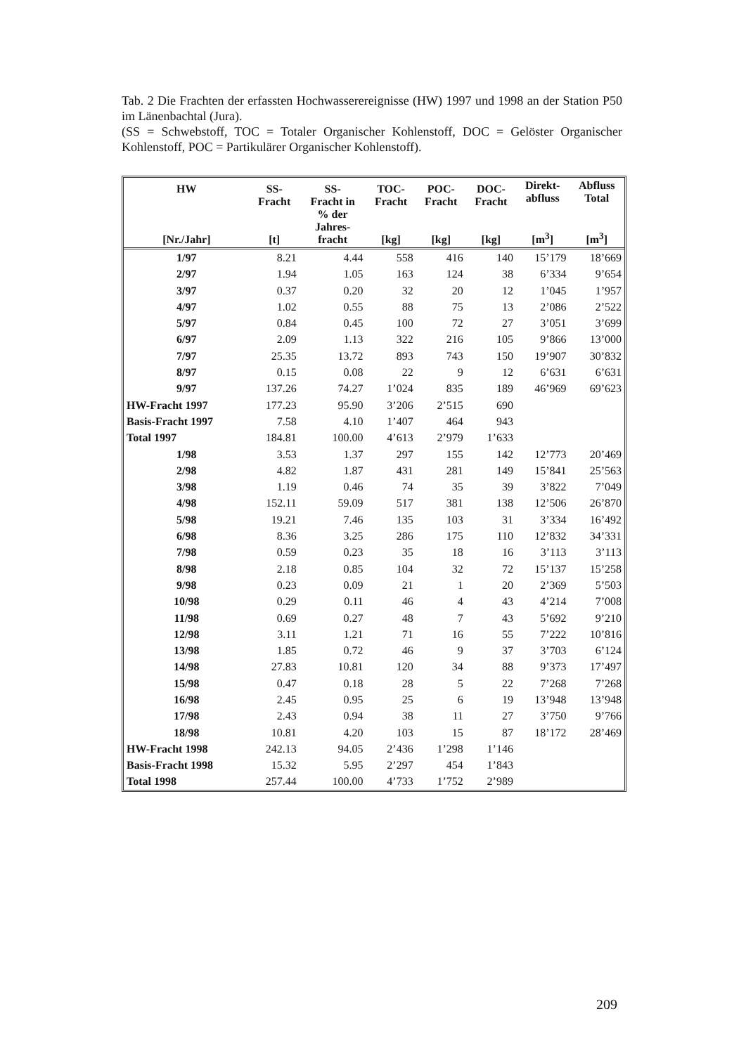Tab. 2 Die Frachten der erfassten Hochwasserereignisse (HW) 1997 und 1998 an der Station P50 im Länenbachtal (Jura).
(SS = Schwebstoff, TOC = Totaler Organischer Kohlenstoff, DOC = Gelöster Organischer Kohlenstoff, POC = Partikulärer Organischer Kohlenstoff).
| HW [Nr./Jahr] | SS- Fracht [t] | SS- Fracht in % der Jahres- fracht | TOC- Fracht [kg] | POC- Fracht [kg] | DOC- Fracht [kg] | Direkt- abfluss [m<sup>3</sup>] | Abfluss Total [m<sup>3</sup>] |
| --- | --- | --- | --- | --- | --- | --- | --- |
| 1/97 | 8.21 | 4.44 | 558 | 416 | 140 | 15’179 | 18’669 |
| 2/97 | 1.94 | 1.05 | 163 | 124 | 38 | 6’334 | 9’654 |
| 3/97 | 0.37 | 0.20 | 32 | 20 | 12 | 1’045 | 1’957 |
| 4/97 | 1.02 | 0.55 | 88 | 75 | 13 | 2’086 | 2’522 |
| 5/97 | 0.84 | 0.45 | 100 | 72 | 27 | 3’051 | 3’699 |
| 6/97 | 2.09 | 1.13 | 322 | 216 | 105 | 9’866 | 13’000 |
| 7/97 | 25.35 | 13.72 | 893 | 743 | 150 | 19’907 | 30’832 |
| 8/97 | 0.15 | 0.08 | 22 | 9 | 12 | 6’631 | 6’631 |
| 9/97 | 137.26 | 74.27 | 1’024 | 835 | 189 | 46’969 | 69’623 |
| HW-Fracht 1997 | 177.23 | 95.90 | 3’206 | 2’515 | 690 | | |
| Basis-Fracht 1997 | 7.58 | 4.10 | 1’407 | 464 | 943 | | |
| Total 1997 | 184.81 | 100.00 | 4’613 | 2’979 | 1’633 | | |
| 1/98 | 3.53 | 1.37 | 297 | 155 | 142 | 12’773 | 20’469 |
| 2/98 | 4.82 | 1.87 | 431 | 281 | 149 | 15’841 | 25’563 |
| 3/98 | 1.19 | 0.46 | 74 | 35 | 39 | 3’822 | 7’049 |
| 4/98 | 152.11 | 59.09 | 517 | 381 | 138 | 12’506 | 26’870 |
| 5/98 | 19.21 | 7.46 | 135 | 103 | 31 | 3’334 | 16’492 |
| 6/98 | 8.36 | 3.25 | 286 | 175 | 110 | 12’832 | 34’331 |
| 7/98 | 0.59 | 0.23 | 35 | 18 | 16 | 3’113 | 3’113 |
| 8/98 | 2.18 | 0.85 | 104 | 32 | 72 | 15’137 | 15’258 |
| 9/98 | 0.23 | 0.09 | 21 | 1 | 20 | 2’369 | 5’503 |
| 10/98 | 0.29 | 0.11 | 46 | 4 | 43 | 4’214 | 7’008 |
| 11/98 | 0.69 | 0.27 | 48 | 7 | 43 | 5’692 | 9’210 |
| 12/98 | 3.11 | 1.21 | 71 | 16 | 55 | 7’222 | 10’816 |
| 13/98 | 1.85 | 0.72 | 46 | 9 | 37 | 3’703 | 6’124 |
| 14/98 | 27.83 | 10.81 | 120 | 34 | 88 | 9’373 | 17’497 |
| 15/98 | 0.47 | 0.18 | 28 | 5 | 22 | 7’268 | 7’268 |
| 16/98 | 2.45 | 0.95 | 25 | 6 | 19 | 13’948 | 13’948 |
| 17/98 | 2.43 | 0.94 | 38 | 11 | 27 | 3’750 | 9’766 |
| 18/98 | 10.81 | 4.20 | 103 | 15 | 87 | 18’172 | 28’469 |
| HW-Fracht 1998 | 242.13 | 94.05 | 2’436 | 1’298 | 1’146 | | |
| Basis-Fracht 1998 | 15.32 | 5.95 | 2’297 | 454 | 1’843 | | |
| Total 1998 | 257.44 | 100.00 | 4’733 | 1’752 | 2’989 | | |
209